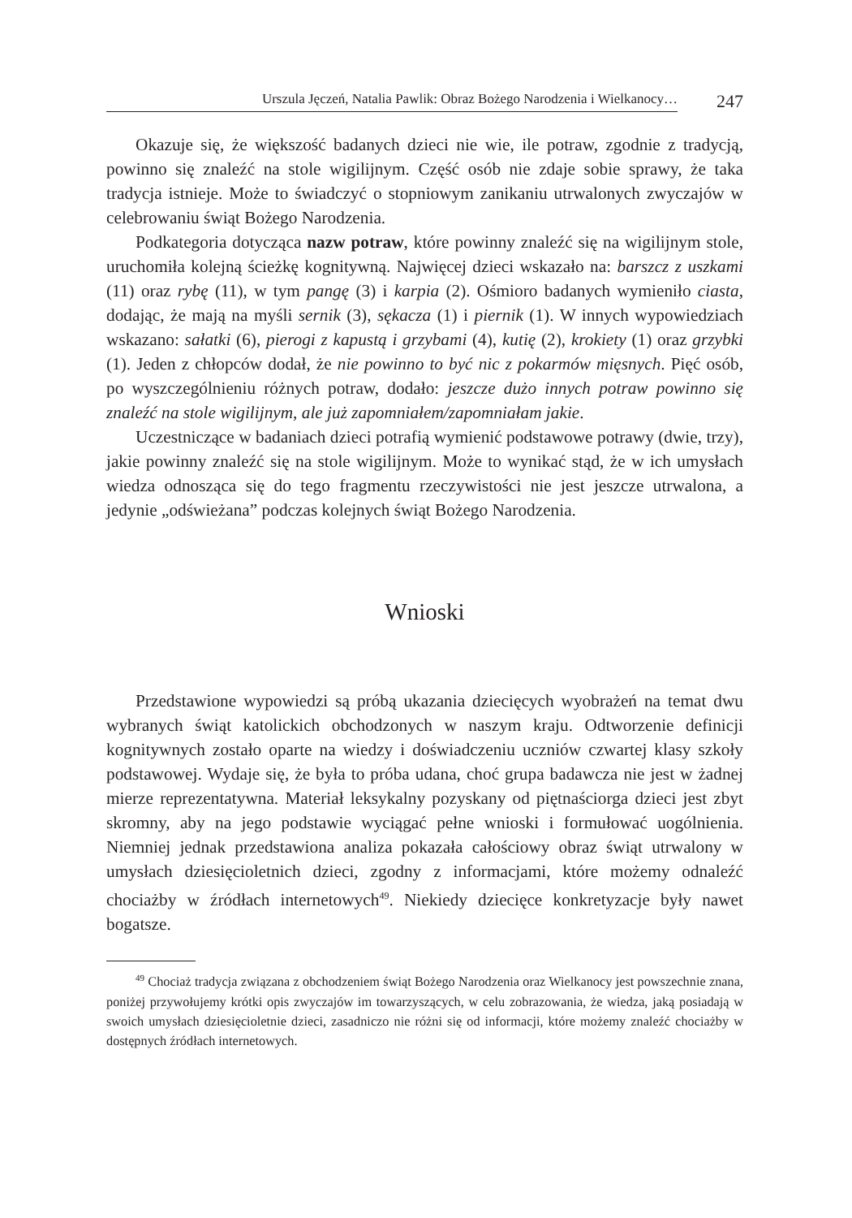Urszula Jęczeń, Natalia Pawlik: Obraz Bożego Narodzenia i Wielkanocy…
247
Okazuje się, że większość badanych dzieci nie wie, ile potraw, zgodnie z tradycją, powinno się znaleźć na stole wigilijnym. Część osób nie zdaje sobie sprawy, że taka tradycja istnieje. Może to świadczyć o stopniowym zanikaniu utrwalonych zwyczajów w celebrowaniu świąt Bożego Narodzenia.
Podkategoria dotycząca nazw potraw, które powinny znaleźć się na wigilijnym stole, uruchomiła kolejną ścieżkę kognitywną. Najwięcej dzieci wskazało na: barszcz z uszkami (11) oraz rybę (11), w tym pangę (3) i karpia (2). Ośmioro badanych wymieniło ciasta, dodając, że mają na myśli sernik (3), sękacza (1) i piernik (1). W innych wypowiedziach wskazano: sałatki (6), pierogi z kapustą i grzybami (4), kutię (2), krokiety (1) oraz grzybki (1). Jeden z chłopców dodał, że nie powinno to być nic z pokarmów mięsnych. Pięć osób, po wyszczególnieniu różnych potraw, dodało: jeszcze dużo innych potraw powinno się znaleźć na stole wigilijnym, ale już zapomniałem/zapomniałam jakie.
Uczestniczące w badaniach dzieci potrafią wymienić podstawowe potrawy (dwie, trzy), jakie powinny znaleźć się na stole wigilijnym. Może to wynikać stąd, że w ich umysłach wiedza odnosząca się do tego fragmentu rzeczywistości nie jest jeszcze utrwalona, a jedynie „odświeżana” podczas kolejnych świąt Bożego Narodzenia.
Wnioski
Przedstawione wypowiedzi są próbą ukazania dziecięcych wyobrażeń na temat dwu wybranych świąt katolickich obchodzonych w naszym kraju. Odtworzenie definicji kognitywnych zostało oparte na wiedzy i doświadczeniu uczniów czwartej klasy szkoły podstawowej. Wydaje się, że była to próba udana, choć grupa badawcza nie jest w żadnej mierze reprezentatywna. Materiał leksykalny pozyskany od piętnaściorga dzieci jest zbyt skromny, aby na jego podstawie wyciągać pełne wnioski i formułować uogólnienia. Niemniej jednak przedstawiona analiza pokazała całościowy obraz świąt utrwalony w umysłach dziesięcioletnich dzieci, zgodny z informacjami, które możemy odnaleźć chociażby w źródłach internetowych<sup>49</sup>. Niekiedy dziecięce konkretyzacje były nawet bogatsze.
<sup>49</sup> Chociaż tradycja związana z obchodzeniem świąt Bożego Narodzenia oraz Wielkanocy jest powszechnie znana, poniżej przywołujemy krótki opis zwyczajów im towarzyszących, w celu zobrazowania, że wiedza, jaką posiadają w swoich umysłach dziesięcioletnie dzieci, zasadniczo nie różni się od informacji, które możemy znaleźć chociażby w dostępnych źródłach internetowych.